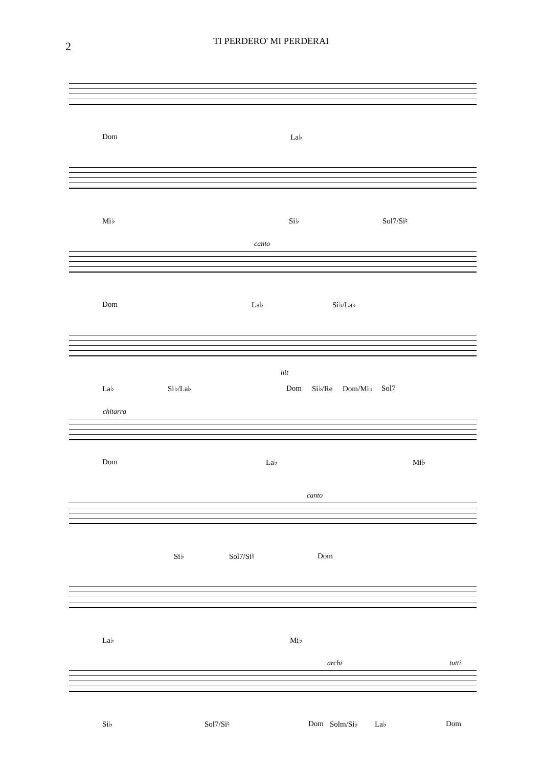2
TI PERDERO' MI PERDERAI
Dom La♭
Mi♭ Si♭ Sol7/Si♮
canto
Dom La♭ Si♭/La♭
hit
La♭ Si♭/La♭ Dom Si♭/Re Dom/Mi♭ Sol7
chitarra
Dom La♭ Mi♭
canto
Si♭ Sol7/Si♮ Dom
La♭ Mi♭
archi tutti
Si♭ Sol7/Si♮ Dom Solm/Si♭ La♭ Dom